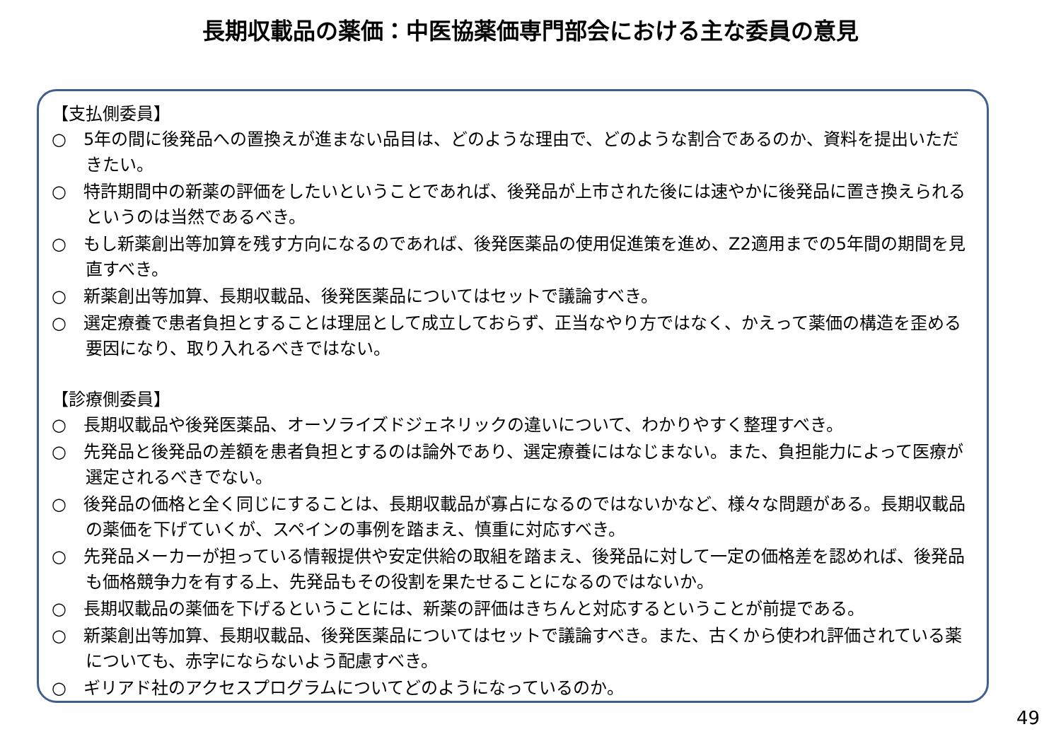長期収載品の薬価：中医協薬価専門部会における主な委員の意見
【支払側委員】
○　5年の間に後発品への置換えが進まない品目は、どのような理由で、どのような割合であるのか、資料を提出いただきたい。
○　特許期間中の新薬の評価をしたいということであれば、後発品が上市された後には速やかに後発品に置き換えられるというのは当然であるべき。
○　もし新薬創出等加算を残す方向になるのであれば、後発医薬品の使用促進策を進め、Z2適用までの5年間の期間を見直すべき。
○　新薬創出等加算、長期収載品、後発医薬品についてはセットで議論すべき。
○　選定療養で患者負担とすることは理屈として成立しておらず、正当なやり方ではなく、かえって薬価の構造を歪める要因になり、取り入れるべきではない。
【診療側委員】
○　長期収載品や後発医薬品、オーソライズドジェネリックの違いについて、わかりやすく整理すべき。
○　先発品と後発品の差額を患者負担とするのは論外であり、選定療養にはなじまない。また、負担能力によって医療が選定されるべきでない。
○　後発品の価格と全く同じにすることは、長期収載品が寡占になるのではないかなど、様々な問題がある。長期収載品の薬価を下げていくが、スペインの事例を踏まえ、慎重に対応すべき。
○　先発品メーカーが担っている情報提供や安定供給の取組を踏まえ、後発品に対して一定の価格差を認めれば、後発品も価格競争力を有する上、先発品もその役割を果たせることになるのではないか。
○　長期収載品の薬価を下げるということには、新薬の評価はきちんと対応するということが前提である。
○　新薬創出等加算、長期収載品、後発医薬品についてはセットで議論すべき。また、古くから使われ評価されている薬についても、赤字にならないよう配慮すべき。
○　ギリアド社のアクセスプログラムについてどのようになっているのか。
49